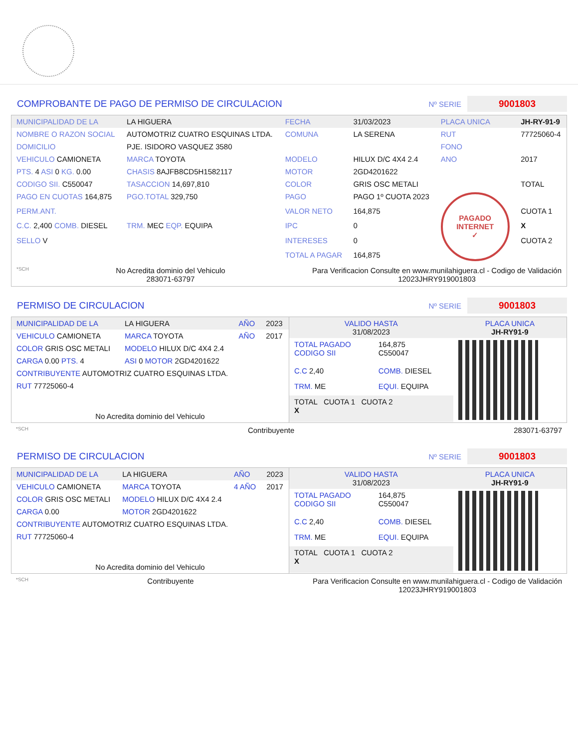COMPROBANTE DE PAGO DE PERMISO DE CIRCULACION
Nº SERIE 9001803
| MUNICIPALIDAD DE LA | LA HIGUERA | FECHA | 31/03/2023 | PLACA UNICA | JH-RY-91-9 |
| NOMBRE O RAZON SOCIAL | AUTOMOTRIZ CUATRO ESQUINAS LTDA. | COMUNA | LA SERENA | RUT | 77725060-4 |
| DOMICILIO | PJE. ISIDORO VASQUEZ 3580 | | | FONO | |
| VEHICULO CAMIONETA | MARCA TOYOTA | MODELO | HILUX D/C 4X4 2.4 | ANO | 2017 |
| PTS. 4 ASI 0 KG. 0.00 | CHASIS 8AJFB8CD5H1582117 | MOTOR | 2GD4201622 | | |
| CODIGO SII. C550047 | TASACCION 14,697,810 | COLOR | GRIS OSC METALI | | TOTAL |
| PAGO EN CUOTAS 164,875 | PGO.TOTAL 329,750 | PAGO | PAGO 1º CUOTA 2023 | PAGADO INTERNET ✓ | |
| PERM.ANT. | | VALOR NETO | 164,875 | | CUOTA 1 |
| C.C. 2,400 COMB. DIESEL | TRM. MEC EQP. EQUIPA | IPC | 0 | | X |
| SELLO V | | INTERESES | 0 | | CUOTA 2 |
| | | TOTAL A PAGAR | 164,875 | | |
*SCH
No Acredita dominio del Vehiculo
283071-63797
Para Verificacion Consulte en www.munilahiguera.cl - Codigo de Validación
12023JHRY919001803
PERMISO DE CIRCULACION
Nº SERIE 9001803
| MUNICIPALIDAD DE LA | LA HIGUERA | AÑO | 2023 |
| VEHICULO CAMIONETA | MARCA TOYOTA | AÑO | 2017 |
| COLOR GRIS OSC METALI | MODELO HILUX D/C 4X4 2.4 | | |
| CARGA 0.00 PTS. 4 | ASI 0 MOTOR 2GD4201622 | | |
| CONTRIBUYENTE AUTOMOTRIZ CUATRO ESQUINAS LTDA. | | | |
| RUT 77725060-4 | | | |
| No Acredita dominio del Vehiculo | | | |
| VALIDO HASTA 31/08/2023 | | PLACA UNICA JH-RY91-9 |
| TOTAL PAGADO CODIGO SII | 164,875 C550047 | |
| C.C 2,40 | COMB. DIESEL | |
| TRM. ME | EQUI. EQUIPA | |
| TOTAL CUOTA 1 CUOTA 2 X | | |
*SCH Contribuyente 283071-63797
PERMISO DE CIRCULACION
Nº SERIE 9001803
| MUNICIPALIDAD DE LA | LA HIGUERA | AÑO | 2023 |
| VEHICULO CAMIONETA | MARCA TOYOTA | 4 AÑO | 2017 |
| COLOR GRIS OSC METALI | MODELO HILUX D/C 4X4 2.4 | | |
| CARGA 0.00 | MOTOR 2GD4201622 | | |
| CONTRIBUYENTE AUTOMOTRIZ CUATRO ESQUINAS LTDA. | | | |
| RUT 77725060-4 | | | |
| No Acredita dominio del Vehiculo | | | |
| VALIDO HASTA 31/08/2023 | | PLACA UNICA JH-RY91-9 |
| TOTAL PAGADO CODIGO SII | 164,875 C550047 | |
| C.C 2,40 | COMB. DIESEL | |
| TRM. ME | EQUI. EQUIPA | |
| TOTAL CUOTA 1 CUOTA 2 X | | |
*SCH Contribuyente Para Verificacion Consulte en www.munilahiguera.cl - Codigo de Validación
12023JHRY919001803